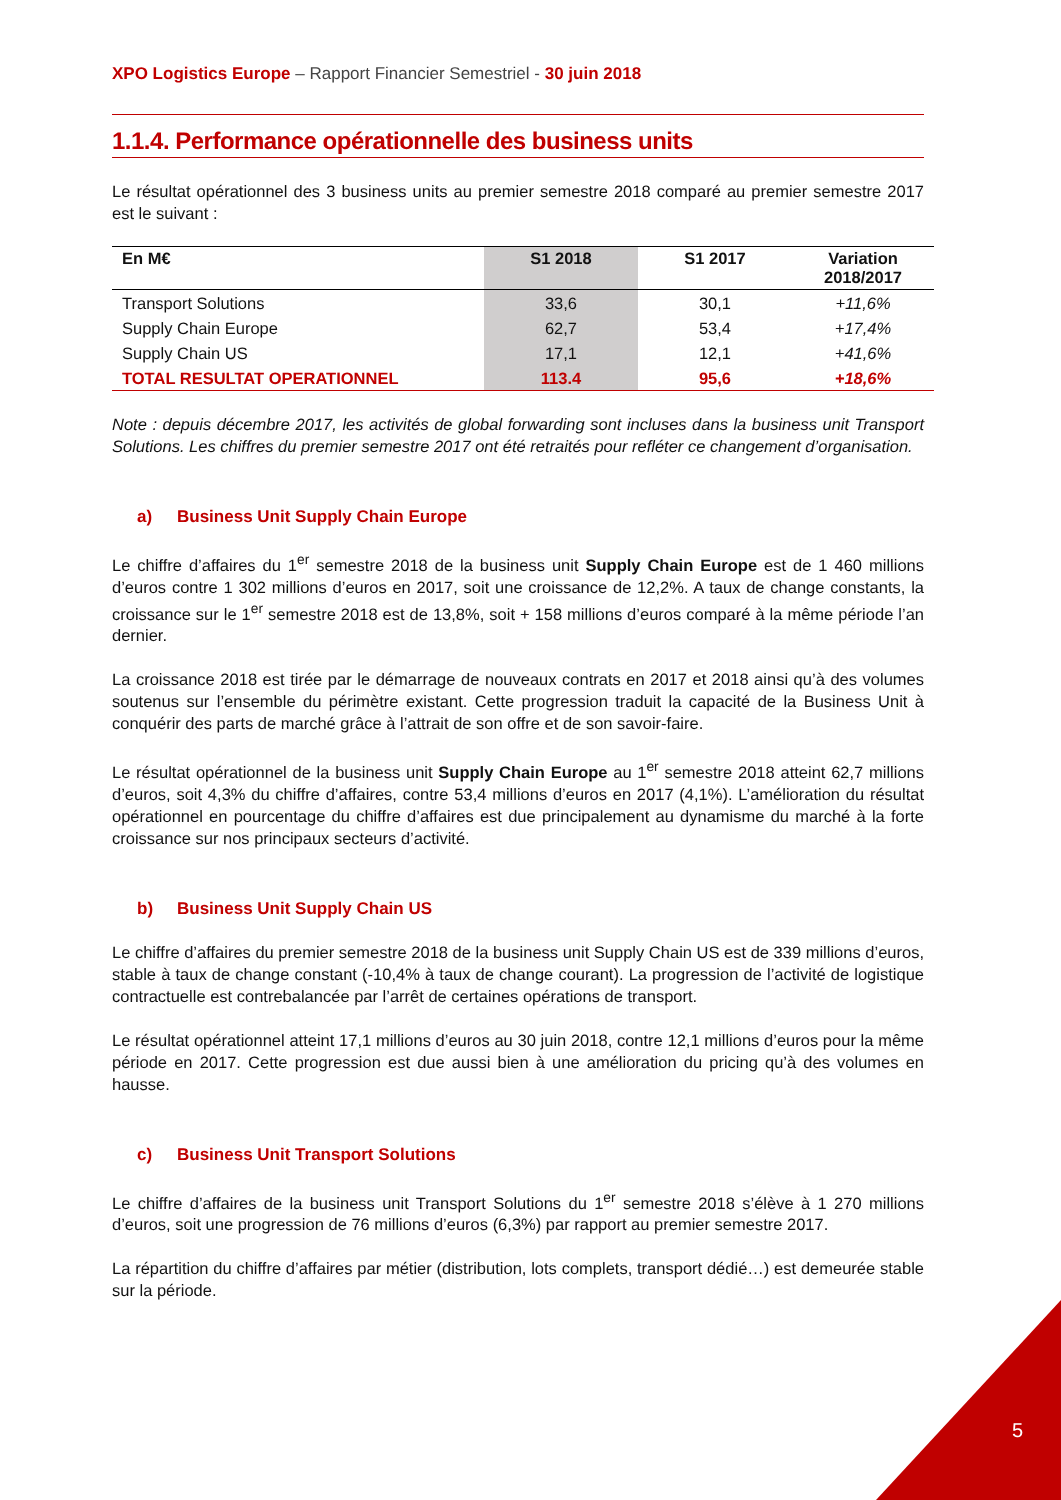XPO Logistics Europe – Rapport Financier Semestriel - 30 juin 2018
1.1.4. Performance opérationnelle des business units
Le résultat opérationnel des 3 business units au premier semestre 2018 comparé au premier semestre 2017 est le suivant :
| En M€ | S1 2018 | S1 2017 | Variation 2018/2017 |
| --- | --- | --- | --- |
| Transport Solutions | 33,6 | 30,1 | +11,6% |
| Supply Chain Europe | 62,7 | 53,4 | +17,4% |
| Supply Chain US | 17,1 | 12,1 | +41,6% |
| TOTAL RESULTAT OPERATIONNEL | 113.4 | 95,6 | +18,6% |
Note : depuis décembre 2017, les activités de global forwarding sont incluses dans la business unit Transport Solutions. Les chiffres du premier semestre 2017 ont été retraités pour refléter ce changement d’organisation.
a) Business Unit Supply Chain Europe
Le chiffre d’affaires du 1<sup>er</sup> semestre 2018 de la business unit Supply Chain Europe est de 1 460 millions d’euros contre 1 302 millions d’euros en 2017, soit une croissance de 12,2%. A taux de change constants, la croissance sur le 1<sup>er</sup> semestre 2018 est de 13,8%, soit + 158 millions d’euros comparé à la même période l’an dernier.
La croissance 2018 est tirée par le démarrage de nouveaux contrats en 2017 et 2018 ainsi qu’à des volumes soutenus sur l’ensemble du périmètre existant. Cette progression traduit la capacité de la Business Unit à conquérir des parts de marché grâce à l’attrait de son offre et de son savoir-faire.
Le résultat opérationnel de la business unit Supply Chain Europe au 1<sup>er</sup> semestre 2018 atteint 62,7 millions d’euros, soit 4,3% du chiffre d’affaires, contre 53,4 millions d’euros en 2017 (4,1%). L’amélioration du résultat opérationnel en pourcentage du chiffre d’affaires est due principalement au dynamisme du marché à la forte croissance sur nos principaux secteurs d’activité.
b) Business Unit Supply Chain US
Le chiffre d’affaires du premier semestre 2018 de la business unit Supply Chain US est de 339 millions d’euros, stable à taux de change constant (-10,4% à taux de change courant). La progression de l’activité de logistique contractuelle est contrebalancée par l’arrêt de certaines opérations de transport.
Le résultat opérationnel atteint 17,1 millions d’euros au 30 juin 2018, contre 12,1 millions d’euros pour la même période en 2017. Cette progression est due aussi bien à une amélioration du pricing qu’à des volumes en hausse.
c) Business Unit Transport Solutions
Le chiffre d’affaires de la business unit Transport Solutions du 1<sup>er</sup> semestre 2018 s’élève à 1 270 millions d’euros, soit une progression de 76 millions d’euros (6,3%) par rapport au premier semestre 2017.
La répartition du chiffre d’affaires par métier (distribution, lots complets, transport dédié…) est demeurée stable sur la période.
5